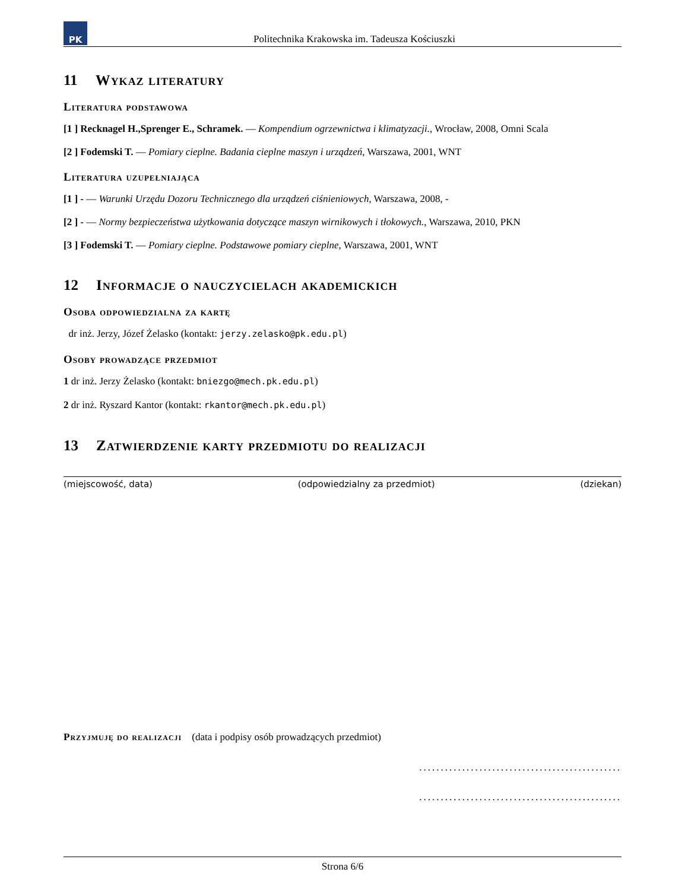PK
Politechnika Krakowska im. Tadeusza Kościuszki
11 Wykaz literatury
Literatura podstawowa
[1 ] Recknagel H.,Sprenger E., Schramek. — Kompendium ogrzewnictwa i klimatyzacji., Wrocław, 2008, Omni Scala
[2 ] Fodemski T. — Pomiary cieplne. Badania cieplne maszyn i urządzeń, Warszawa, 2001, WNT
Literatura uzupełniająca
[1 ] - — Warunki Urzędu Dozoru Technicznego dla urządzeń ciśnieniowych, Warszawa, 2008, -
[2 ] - — Normy bezpieczeństwa użytkowania dotyczące maszyn wirnikowych i tłokowych., Warszawa, 2010, PKN
[3 ] Fodemski T. — Pomiary cieplne. Podstawowe pomiary cieplne, Warszawa, 2001, WNT
12 Informacje o nauczycielach akademickich
Osoba odpowiedzialna za kartę
dr inż. Jerzy, Józef Żelasko (kontakt: jerzy.zelasko@pk.edu.pl)
Osoby prowadzące przedmiot
1 dr inż. Jerzy Żelasko (kontakt: bniezgo@mech.pk.edu.pl)
2 dr inż. Ryszard Kantor (kontakt: rkantor@mech.pk.edu.pl)
13 Zatwierdzenie karty przedmiotu do realizacji
(miejscowość, data) (odpowiedzialny za przedmiot) (dziekan)
Przyjmuję do realizacji (data i podpisy osób prowadzących przedmiot)
...............................................
...............................................
Strona 6/6